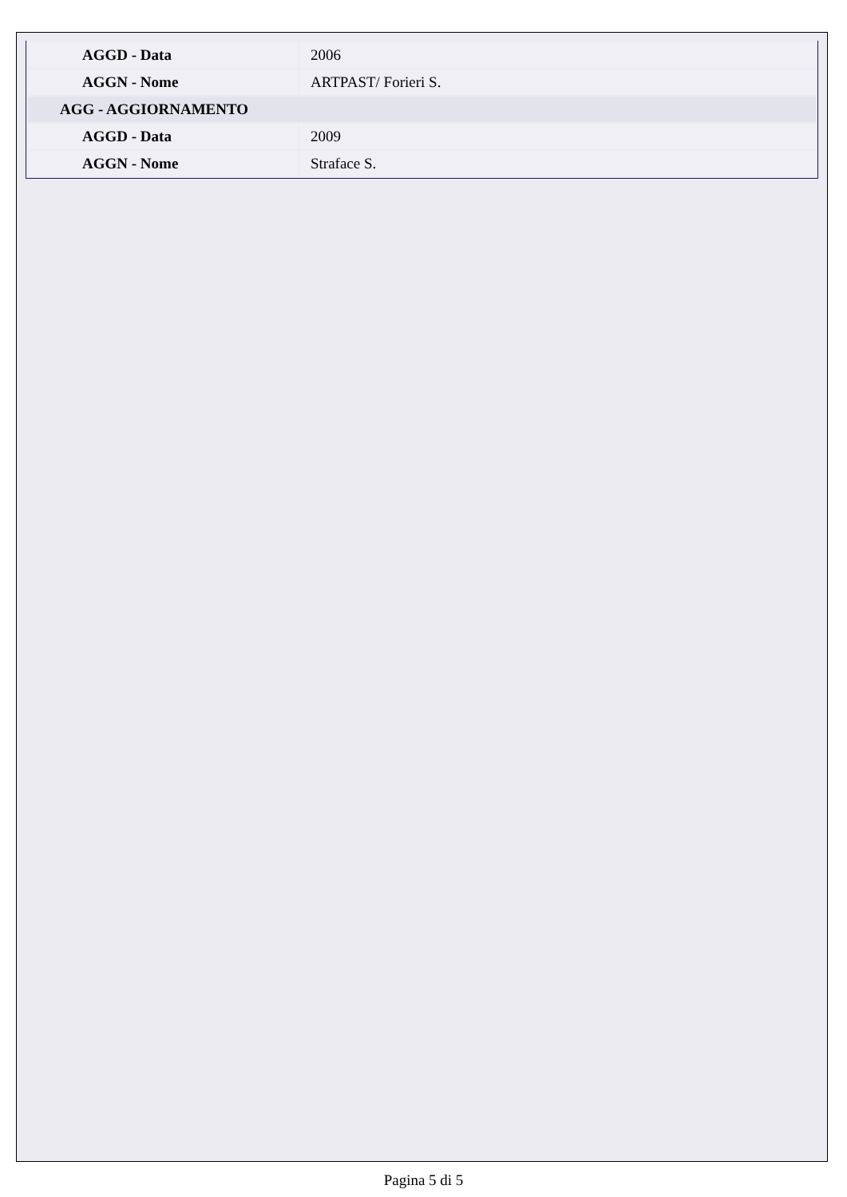| AGGD - Data | 2006 |
| AGGN - Nome | ARTPAST/ Forieri S. |
| AGG - AGGIORNAMENTO | |
| AGGD - Data | 2009 |
| AGGN - Nome | Straface S. |
Pagina 5 di 5